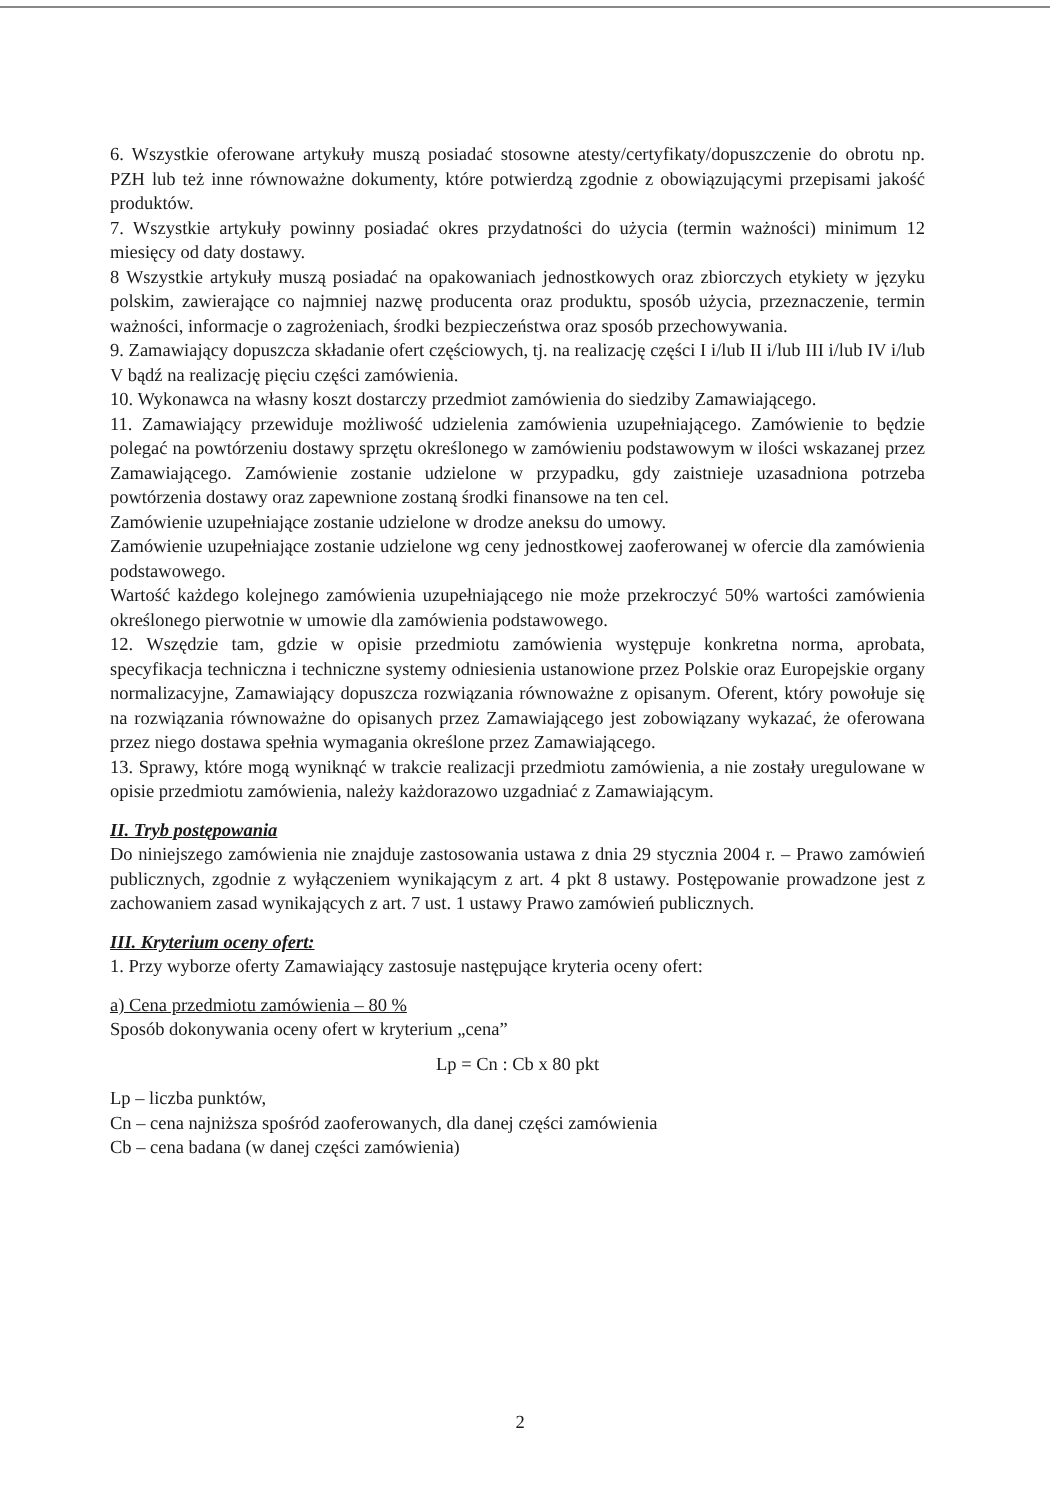6. Wszystkie oferowane artykuły muszą posiadać stosowne atesty/certyfikaty/dopuszczenie do obrotu np. PZH lub też inne równoważne dokumenty, które potwierdzą zgodnie z obowiązującymi przepisami jakość produktów.
7. Wszystkie artykuły powinny posiadać okres przydatności do użycia (termin ważności) minimum 12 miesięcy od daty dostawy.
8 Wszystkie artykuły muszą posiadać na opakowaniach jednostkowych oraz zbiorczych etykiety w języku polskim, zawierające co najmniej nazwę producenta oraz produktu, sposób użycia, przeznaczenie, termin ważności, informacje o zagrożeniach, środki bezpieczeństwa oraz sposób przechowywania.
9. Zamawiający dopuszcza składanie ofert częściowych, tj. na realizację części I i/lub II i/lub III i/lub IV i/lub V bądź na realizację pięciu części zamówienia.
10. Wykonawca na własny koszt dostarczy przedmiot zamówienia do siedziby Zamawiającego.
11. Zamawiający przewiduje możliwość udzielenia zamówienia uzupełniającego. Zamówienie to będzie polegać na powtórzeniu dostawy sprzętu określonego w zamówieniu podstawowym w ilości wskazanej przez Zamawiającego. Zamówienie zostanie udzielone w przypadku, gdy zaistnieje uzasadniona potrzeba powtórzenia dostawy oraz zapewnione zostaną środki finansowe na ten cel.
Zamówienie uzupełniające zostanie udzielone w drodze aneksu do umowy.
Zamówienie uzupełniające zostanie udzielone wg ceny jednostkowej zaoferowanej w ofercie dla zamówienia podstawowego.
Wartość każdego kolejnego zamówienia uzupełniającego nie może przekroczyć 50% wartości zamówienia określonego pierwotnie w umowie dla zamówienia podstawowego.
12. Wszędzie tam, gdzie w opisie przedmiotu zamówienia występuje konkretna norma, aprobata, specyfikacja techniczna i techniczne systemy odniesienia ustanowione przez Polskie oraz Europejskie organy normalizacyjne, Zamawiający dopuszcza rozwiązania równoważne z opisanym. Oferent, który powołuje się na rozwiązania równoważne do opisanych przez Zamawiającego jest zobowiązany wykazać, że oferowana przez niego dostawa spełnia wymagania określone przez Zamawiającego.
13. Sprawy, które mogą wyniknąć w trakcie realizacji przedmiotu zamówienia, a nie zostały uregulowane w opisie przedmiotu zamówienia, należy każdorazowo uzgadniać z Zamawiającym.
II. Tryb postępowania
Do niniejszego zamówienia nie znajduje zastosowania ustawa z dnia 29 stycznia 2004 r. – Prawo zamówień publicznych, zgodnie z wyłączeniem wynikającym z art. 4 pkt 8 ustawy. Postępowanie prowadzone jest z zachowaniem zasad wynikających z art. 7 ust. 1 ustawy Prawo zamówień publicznych.
III. Kryterium oceny ofert:
1. Przy wyborze oferty Zamawiający zastosuje następujące kryteria oceny ofert:
a) Cena przedmiotu zamówienia – 80 %
Sposób dokonywania oceny ofert w kryterium „cena”
Lp = Cn : Cb x 80 pkt
Lp – liczba punktów,
Cn – cena najniższa spośród zaoferowanych, dla danej części zamówienia
Cb – cena badana (w danej części zamówienia)
2